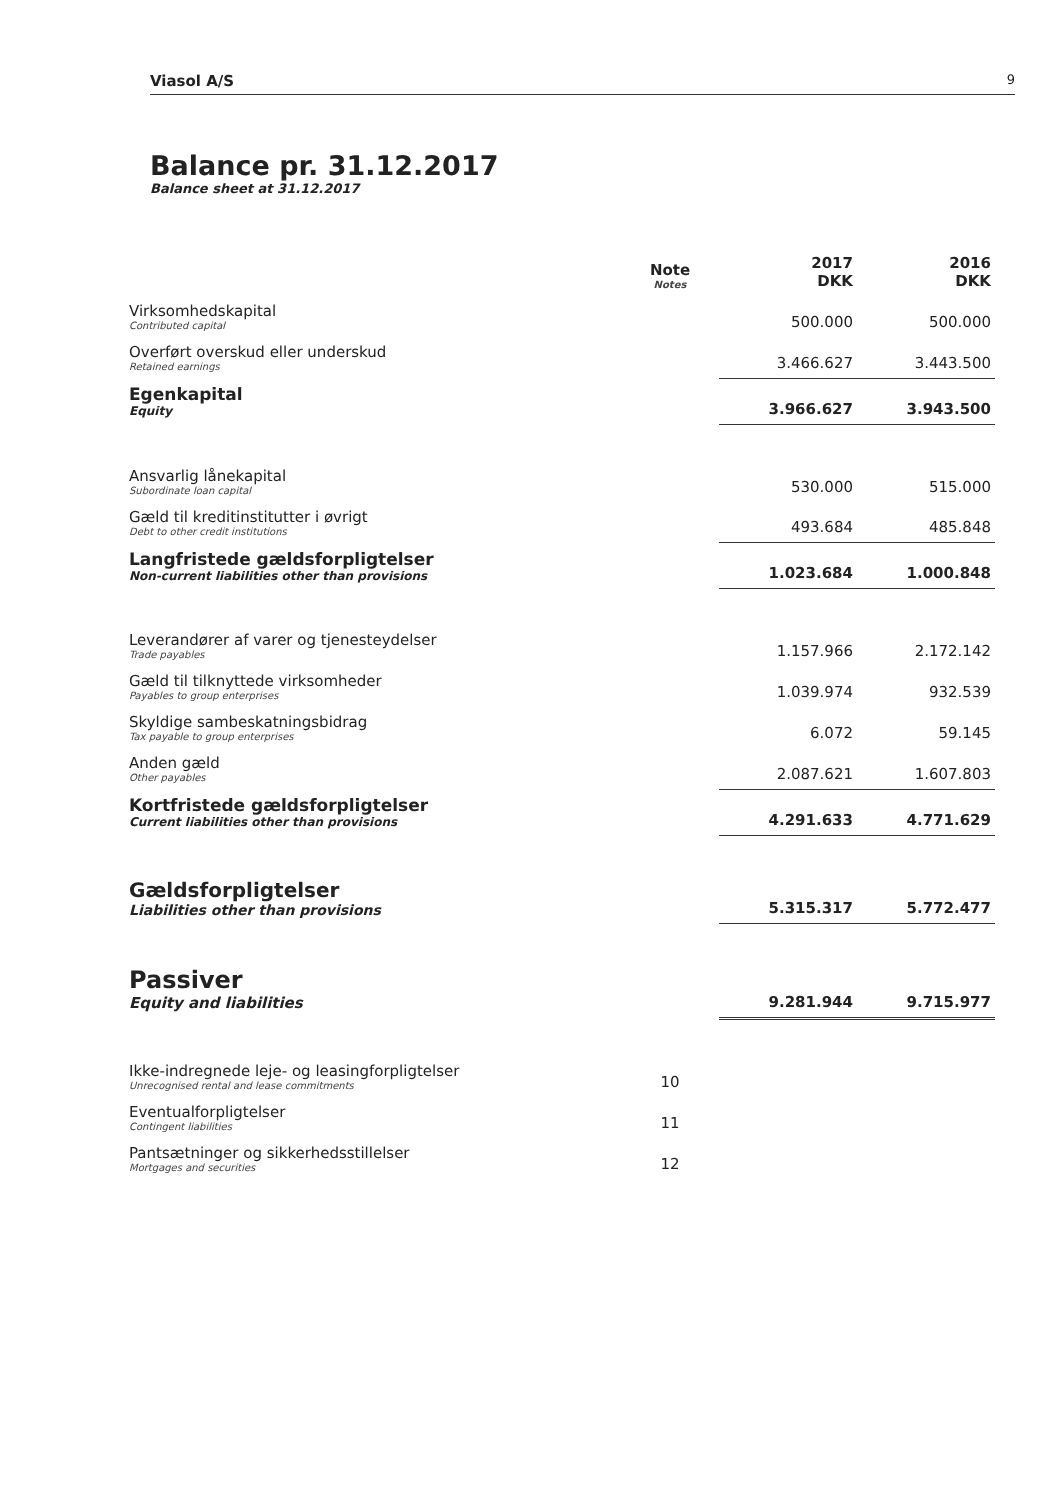Viasol A/S 9
Balance pr. 31.12.2017
Balance sheet at 31.12.2017
| | Note Notes | 2017 DKK | 2016 DKK |
| --- | --- | --- | --- |
| Virksomhedskapital Contributed capital | | 500.000 | 500.000 |
| Overført overskud eller underskud Retained earnings | | 3.466.627 | 3.443.500 |
| Egenkapital Equity | | 3.966.627 | 3.943.500 |
| Ansvarlig lånekapital Subordinate loan capital | | 530.000 | 515.000 |
| Gæld til kreditinstitutter i øvrigt Debt to other credit institutions | | 493.684 | 485.848 |
| Langfristede gældsforpligtelser Non-current liabilities other than provisions | | 1.023.684 | 1.000.848 |
| Leverandører af varer og tjenesteydelser Trade payables | | 1.157.966 | 2.172.142 |
| Gæld til tilknyttede virksomheder Payables to group enterprises | | 1.039.974 | 932.539 |
| Skyldige sambeskatningsbidrag Tax payable to group enterprises | | 6.072 | 59.145 |
| Anden gæld Other payables | | 2.087.621 | 1.607.803 |
| Kortfristede gældsforpligtelser Current liabilities other than provisions | | 4.291.633 | 4.771.629 |
| Gældsforpligtelser Liabilities other than provisions | | 5.315.317 | 5.772.477 |
| Passiver Equity and liabilities | | 9.281.944 | 9.715.977 |
| Ikke-indregnede leje- og leasingforpligtelser Unrecognised rental and lease commitments | 10 | | |
| Eventualforpligtelser Contingent liabilities | 11 | | |
| Pantsætninger og sikkerhedsstillelser Mortgages and securities | 12 | | |